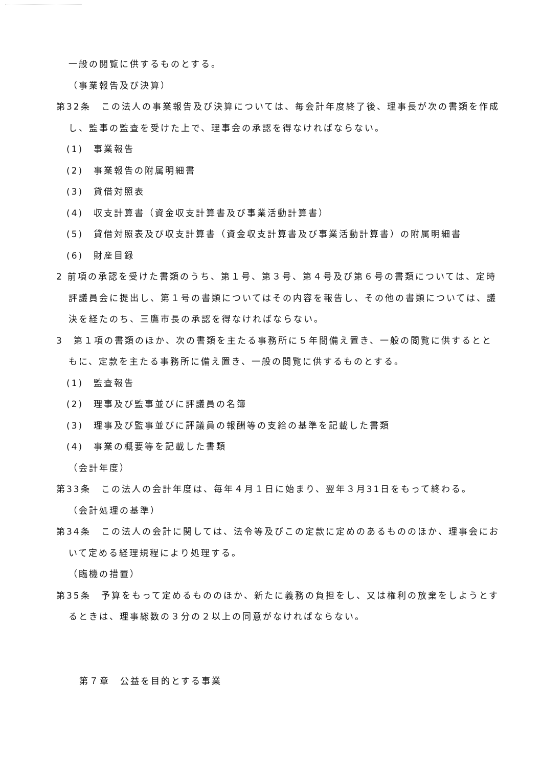一般の閲覧に供するものとする。
（事業報告及び決算）
第32条　この法人の事業報告及び決算については、毎会計年度終了後、理事長が次の書類を作成し、監事の監査を受けた上で、理事会の承認を得なければならない。
(1)　事業報告
(2)　事業報告の附属明細書
(3)　貸借対照表
(4)　収支計算書（資金収支計算書及び事業活動計算書）
(5)　貸借対照表及び収支計算書（資金収支計算書及び事業活動計算書）の附属明細書
(6)　財産目録
2 前項の承認を受けた書類のうち、第１号、第３号、第４号及び第６号の書類については、定時評議員会に提出し、第１号の書類についてはその内容を報告し、その他の書類については、議決を経たのち、三鷹市長の承認を得なければならない。
3　第１項の書類のほか、次の書類を主たる事務所に５年間備え置き、一般の閲覧に供するとともに、定款を主たる事務所に備え置き、一般の閲覧に供するものとする。
(1)　監査報告
(2)　理事及び監事並びに評議員の名簿
(3)　理事及び監事並びに評議員の報酬等の支給の基準を記載した書類
(4)　事業の概要等を記載した書類
（会計年度）
第33条　この法人の会計年度は、毎年４月１日に始まり、翌年３月31日をもって終わる。
（会計処理の基準）
第34条　この法人の会計に関しては、法令等及びこの定款に定めのあるもののほか、理事会において定める経理規程により処理する。
（臨機の措置）
第35条　予算をもって定めるもののほか、新たに義務の負担をし、又は権利の放棄をしようとするときは、理事総数の３分の２以上の同意がなければならない。
第７章　公益を目的とする事業